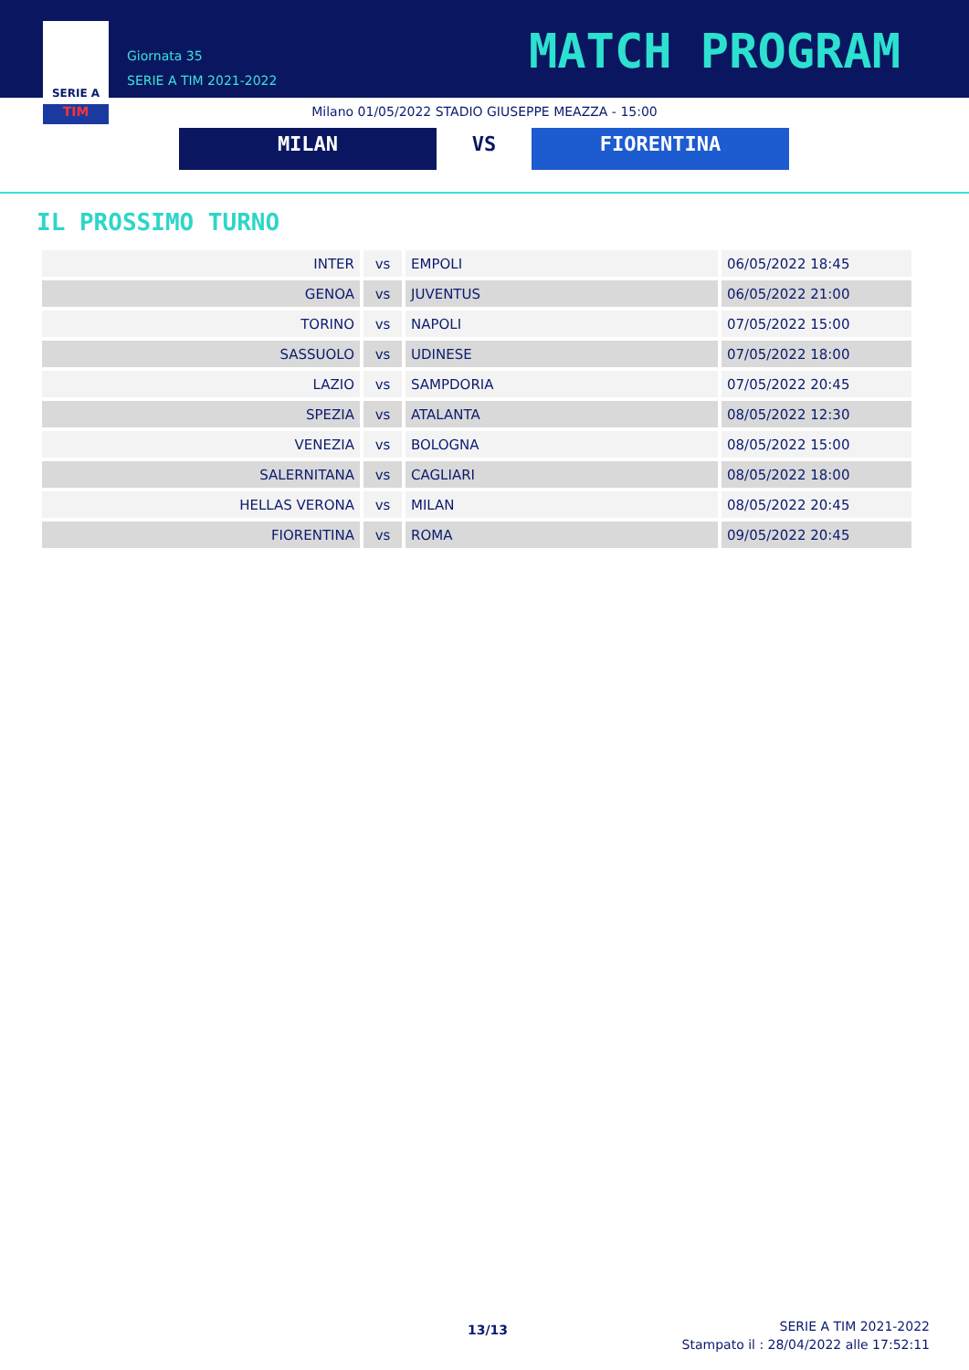SERIE A
TIM
Giornata 35
SERIE A TIM 2021-2022
MATCH PROGRAM
Milano 01/05/2022 STADIO GIUSEPPE MEAZZA - 15:00
MILAN VS FIORENTINA
IL PROSSIMO TURNO
| INTER | vs | EMPOLI | 06/05/2022 18:45 |
| GENOA | vs | JUVENTUS | 06/05/2022 21:00 |
| TORINO | vs | NAPOLI | 07/05/2022 15:00 |
| SASSUOLO | vs | UDINESE | 07/05/2022 18:00 |
| LAZIO | vs | SAMPDORIA | 07/05/2022 20:45 |
| SPEZIA | vs | ATALANTA | 08/05/2022 12:30 |
| VENEZIA | vs | BOLOGNA | 08/05/2022 15:00 |
| SALERNITANA | vs | CAGLIARI | 08/05/2022 18:00 |
| HELLAS VERONA | vs | MILAN | 08/05/2022 20:45 |
| FIORENTINA | vs | ROMA | 09/05/2022 20:45 |
13/13
SERIE A TIM 2021-2022
Stampato il : 28/04/2022 alle 17:52:11